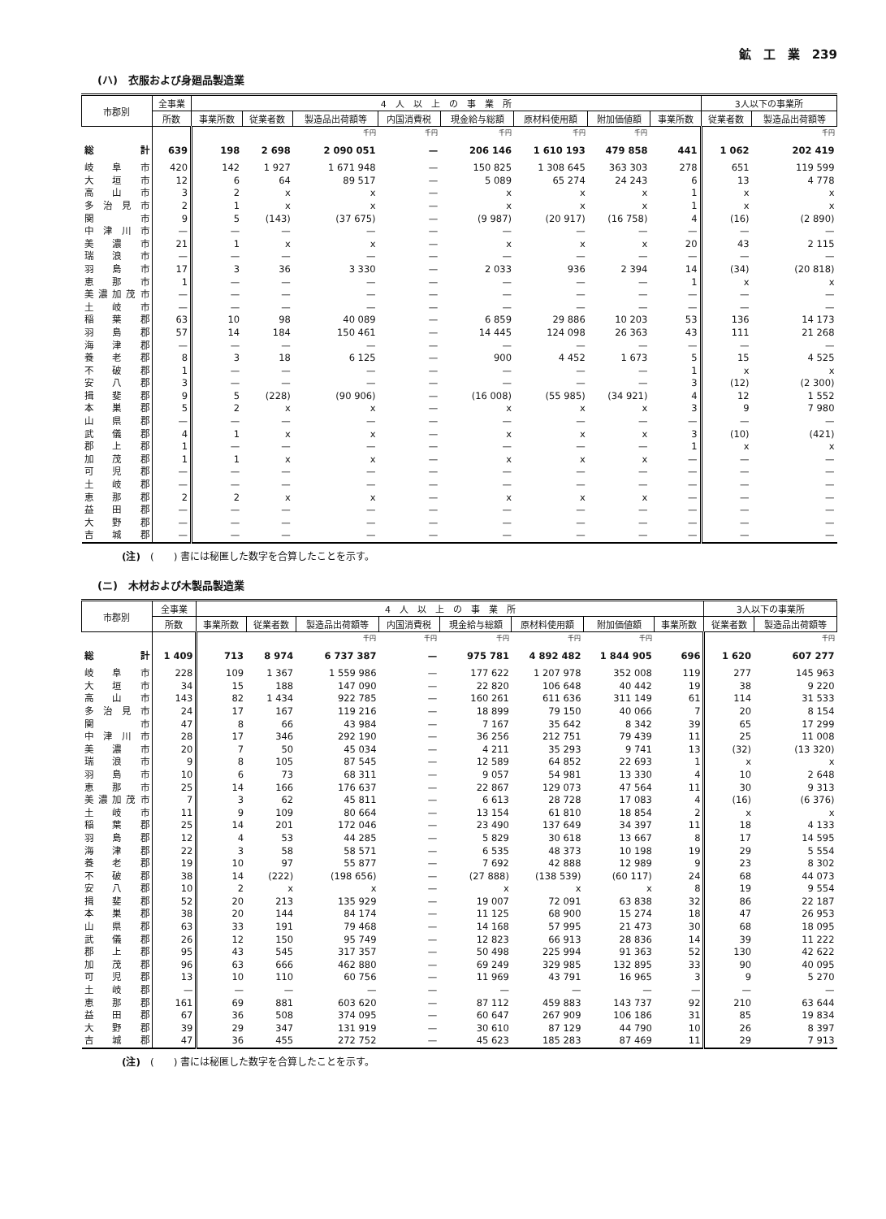鉱　工　業　239
(ハ)　衣服および身廻品製造業
| 市郡別 | 全事業 | 4 人 以 上 の 事 業 所 | | | | | | | | 3人以下の事業所 | |
| --- | --- | --- | --- | --- | --- | --- | --- | --- | --- | --- | --- |
| | 所数 | 事業所数 | 従業者数 | 製造品出荷額等 | 内国消費税 | 現金給与総額 | 原材料使用額 | 附加価値額 | 事業所数 | 従業者数 | 製造品出荷額等 |
| | | | | 千円 | 千円 | 千円 | 千円 | 千円 | | | 千円 |
| 総計 | 639 | 198 | 2 698 | 2 090 051 | — | 206 146 | 1 610 193 | 479 858 | 441 | 1 062 | 202 419 |
| 岐阜市 | 420 | 142 | 1 927 | 1 671 948 | — | 150 825 | 1 308 645 | 363 303 | 278 | 651 | 119 599 |
| 大垣市 | 12 | 6 | 64 | 89 517 | — | 5 089 | 65 274 | 24 243 | 6 | 13 | 4 778 |
| 高山市 | 3 | 2 | x | x | — | x | x | x | 1 | x | x |
| 多治見市 | 2 | 1 | x | x | — | x | x | x | 1 | x | x |
| 関市 | 9 | 5 | (143) | (37 675) | — | (9 987) | (20 917) | (16 758) | 4 | (16) | (2 890) |
| 中津川市 | — | — | — | — | — | — | — | — | — | — | — |
| 美濃市 | 21 | 1 | x | x | — | x | x | x | 20 | 43 | 2 115 |
| 瑞浪市 | — | — | — | — | — | — | — | — | — | — | — |
| 羽島市 | 17 | 3 | 36 | 3 330 | — | 2 033 | 936 | 2 394 | 14 | (34) | (20 818) |
| 恵那市 | 1 | — | — | — | — | — | — | — | 1 | x | x |
| 美濃加茂市 | — | — | — | — | — | — | — | — | — | — | — |
| 土岐市 | — | — | — | — | — | — | — | — | — | — | — |
| 稲葉郡 | 63 | 10 | 98 | 40 089 | — | 6 859 | 29 886 | 10 203 | 53 | 136 | 14 173 |
| 羽島郡 | 57 | 14 | 184 | 150 461 | — | 14 445 | 124 098 | 26 363 | 43 | 111 | 21 268 |
| 海津郡 | — | — | — | — | — | — | — | — | — | — | — |
| 養老郡 | 8 | 3 | 18 | 6 125 | — | 900 | 4 452 | 1 673 | 5 | 15 | 4 525 |
| 不破郡 | 1 | — | — | — | — | — | — | — | 1 | x | x |
| 安八郡 | 3 | — | — | — | — | — | — | — | 3 | (12) | (2 300) |
| 揖斐郡 | 9 | 5 | (228) | (90 906) | — | (16 008) | (55 985) | (34 921) | 4 | 12 | 1 552 |
| 本巣郡 | 5 | 2 | x | x | — | x | x | x | 3 | 9 | 7 980 |
| 山県郡 | — | — | — | — | — | — | — | — | — | — | — |
| 武儀郡 | 4 | 1 | x | x | — | x | x | x | 3 | (10) | (421) |
| 郡上郡 | 1 | — | — | — | — | — | — | — | 1 | x | x |
| 加茂郡 | 1 | 1 | x | x | — | x | x | x | — | — | — |
| 可児郡 | — | — | — | — | — | — | — | — | — | — | — |
| 土岐郡 | — | — | — | — | — | — | — | — | — | — | — |
| 恵那郡 | 2 | 2 | x | x | — | x | x | x | — | — | — |
| 益田郡 | — | — | — | — | — | — | — | — | — | — | — |
| 大野郡 | — | — | — | — | — | — | — | — | — | — | — |
| 吉城郡 | — | — | — | — | — | — | — | — | — | — | — |
(注)　(　　) 書には秘匿した数字を合算したことを示す。
(ニ)　木材および木製品製造業
| 市郡別 | 全事業 | 4 人 以 上 の 事 業 所 | | | | | | | | 3人以下の事業所 | |
| --- | --- | --- | --- | --- | --- | --- | --- | --- | --- | --- | --- |
| | 所数 | 事業所数 | 従業者数 | 製造品出荷額等 | 内国消費税 | 現金給与総額 | 原材料使用額 | 附加価値額 | 事業所数 | 従業者数 | 製造品出荷額等 |
| | | | | 千円 | 千円 | 千円 | 千円 | 千円 | | | 千円 |
| 総計 | 1 409 | 713 | 8 974 | 6 737 387 | — | 975 781 | 4 892 482 | 1 844 905 | 696 | 1 620 | 607 277 |
| 岐阜市 | 228 | 109 | 1 367 | 1 559 986 | — | 177 622 | 1 207 978 | 352 008 | 119 | 277 | 145 963 |
| 大垣市 | 34 | 15 | 188 | 147 090 | — | 22 820 | 106 648 | 40 442 | 19 | 38 | 9 220 |
| 高山市 | 143 | 82 | 1 434 | 922 785 | — | 160 261 | 611 636 | 311 149 | 61 | 114 | 31 533 |
| 多治見市 | 24 | 17 | 167 | 119 216 | — | 18 899 | 79 150 | 40 066 | 7 | 20 | 8 154 |
| 関市 | 47 | 8 | 66 | 43 984 | — | 7 167 | 35 642 | 8 342 | 39 | 65 | 17 299 |
| 中津川市 | 28 | 17 | 346 | 292 190 | — | 36 256 | 212 751 | 79 439 | 11 | 25 | 11 008 |
| 美濃市 | 20 | 7 | 50 | 45 034 | — | 4 211 | 35 293 | 9 741 | 13 | (32) | (13 320) |
| 瑞浪市 | 9 | 8 | 105 | 87 545 | — | 12 589 | 64 852 | 22 693 | 1 | x | x |
| 羽島市 | 10 | 6 | 73 | 68 311 | — | 9 057 | 54 981 | 13 330 | 4 | 10 | 2 648 |
| 恵那市 | 25 | 14 | 166 | 176 637 | — | 22 867 | 129 073 | 47 564 | 11 | 30 | 9 313 |
| 美濃加茂市 | 7 | 3 | 62 | 45 811 | — | 6 613 | 28 728 | 17 083 | 4 | (16) | (6 376) |
| 土岐市 | 11 | 9 | 109 | 80 664 | — | 13 154 | 61 810 | 18 854 | 2 | x | x |
| 稲葉郡 | 25 | 14 | 201 | 172 046 | — | 23 490 | 137 649 | 34 397 | 11 | 18 | 4 133 |
| 羽島郡 | 12 | 4 | 53 | 44 285 | — | 5 829 | 30 618 | 13 667 | 8 | 17 | 14 595 |
| 海津郡 | 22 | 3 | 58 | 58 571 | — | 6 535 | 48 373 | 10 198 | 19 | 29 | 5 554 |
| 養老郡 | 19 | 10 | 97 | 55 877 | — | 7 692 | 42 888 | 12 989 | 9 | 23 | 8 302 |
| 不破郡 | 38 | 14 | (222) | (198 656) | — | (27 888) | (138 539) | (60 117) | 24 | 68 | 44 073 |
| 安八郡 | 10 | 2 | x | x | — | x | x | x | 8 | 19 | 9 554 |
| 揖斐郡 | 52 | 20 | 213 | 135 929 | — | 19 007 | 72 091 | 63 838 | 32 | 86 | 22 187 |
| 本巣郡 | 38 | 20 | 144 | 84 174 | — | 11 125 | 68 900 | 15 274 | 18 | 47 | 26 953 |
| 山県郡 | 63 | 33 | 191 | 79 468 | — | 14 168 | 57 995 | 21 473 | 30 | 68 | 18 095 |
| 武儀郡 | 26 | 12 | 150 | 95 749 | — | 12 823 | 66 913 | 28 836 | 14 | 39 | 11 222 |
| 郡上郡 | 95 | 43 | 545 | 317 357 | — | 50 498 | 225 994 | 91 363 | 52 | 130 | 42 622 |
| 加茂郡 | 96 | 63 | 666 | 462 880 | — | 69 249 | 329 985 | 132 895 | 33 | 90 | 40 095 |
| 可児郡 | 13 | 10 | 110 | 60 756 | — | 11 969 | 43 791 | 16 965 | 3 | 9 | 5 270 |
| 土岐郡 | — | — | — | — | — | — | — | — | — | — | — |
| 恵那郡 | 161 | 69 | 881 | 603 620 | — | 87 112 | 459 883 | 143 737 | 92 | 210 | 63 644 |
| 益田郡 | 67 | 36 | 508 | 374 095 | — | 60 647 | 267 909 | 106 186 | 31 | 85 | 19 834 |
| 大野郡 | 39 | 29 | 347 | 131 919 | — | 30 610 | 87 129 | 44 790 | 10 | 26 | 8 397 |
| 吉城郡 | 47 | 36 | 455 | 272 752 | — | 45 623 | 185 283 | 87 469 | 11 | 29 | 7 913 |
(注)　(　　) 書には秘匿した数字を合算したことを示す。